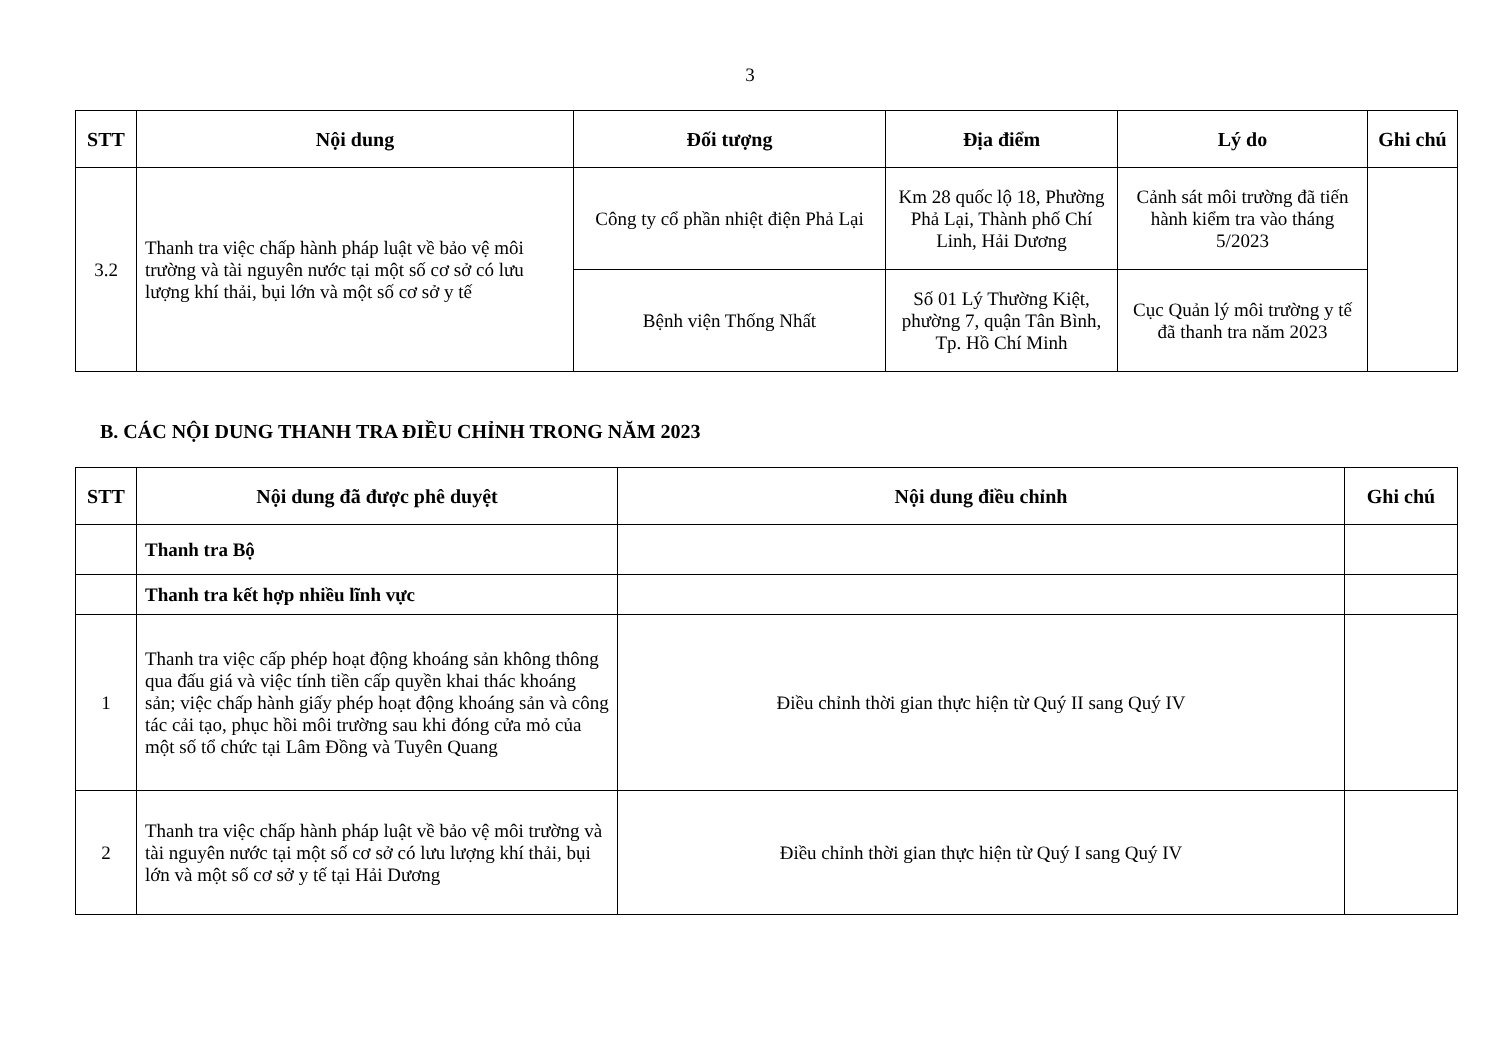3
| STT | Nội dung | Đối tượng | Địa điểm | Lý do | Ghi chú |
| --- | --- | --- | --- | --- | --- |
| 3.2 | Thanh tra việc chấp hành pháp luật về bảo vệ môi trường và tài nguyên nước tại một số cơ sở có lưu lượng khí thải, bụi lớn và một số cơ sở y tế | Công ty cổ phần nhiệt điện Phả Lại | Km 28 quốc lộ 18, Phường Phả Lại, Thành phố Chí Linh, Hải Dương | Cảnh sát môi trường đã tiến hành kiểm tra vào tháng 5/2023 | |
| | | Bệnh viện Thống Nhất | Số 01 Lý Thường Kiệt, phường 7, quận Tân Bình, Tp. Hồ Chí Minh | Cục Quản lý môi trường y tế đã thanh tra năm 2023 | |
B. CÁC NỘI DUNG THANH TRA ĐIỀU CHỈNH TRONG NĂM 2023
| STT | Nội dung đã được phê duyệt | Nội dung điều chỉnh | Ghi chú |
| --- | --- | --- | --- |
| | Thanh tra Bộ | | |
| | Thanh tra kết hợp nhiều lĩnh vực | | |
| 1 | Thanh tra việc cấp phép hoạt động khoáng sản không thông qua đấu giá và việc tính tiền cấp quyền khai thác khoáng sản; việc chấp hành giấy phép hoạt động khoáng sản và công tác cải tạo, phục hồi môi trường sau khi đóng cửa mỏ của một số tổ chức tại Lâm Đồng và Tuyên Quang | Điều chỉnh thời gian thực hiện từ Quý II sang Quý IV | |
| 2 | Thanh tra việc chấp hành pháp luật về bảo vệ môi trường và tài nguyên nước tại một số cơ sở có lưu lượng khí thải, bụi lớn và một số cơ sở y tế tại Hải Dương | Điều chỉnh thời gian thực hiện từ Quý I sang Quý IV | |